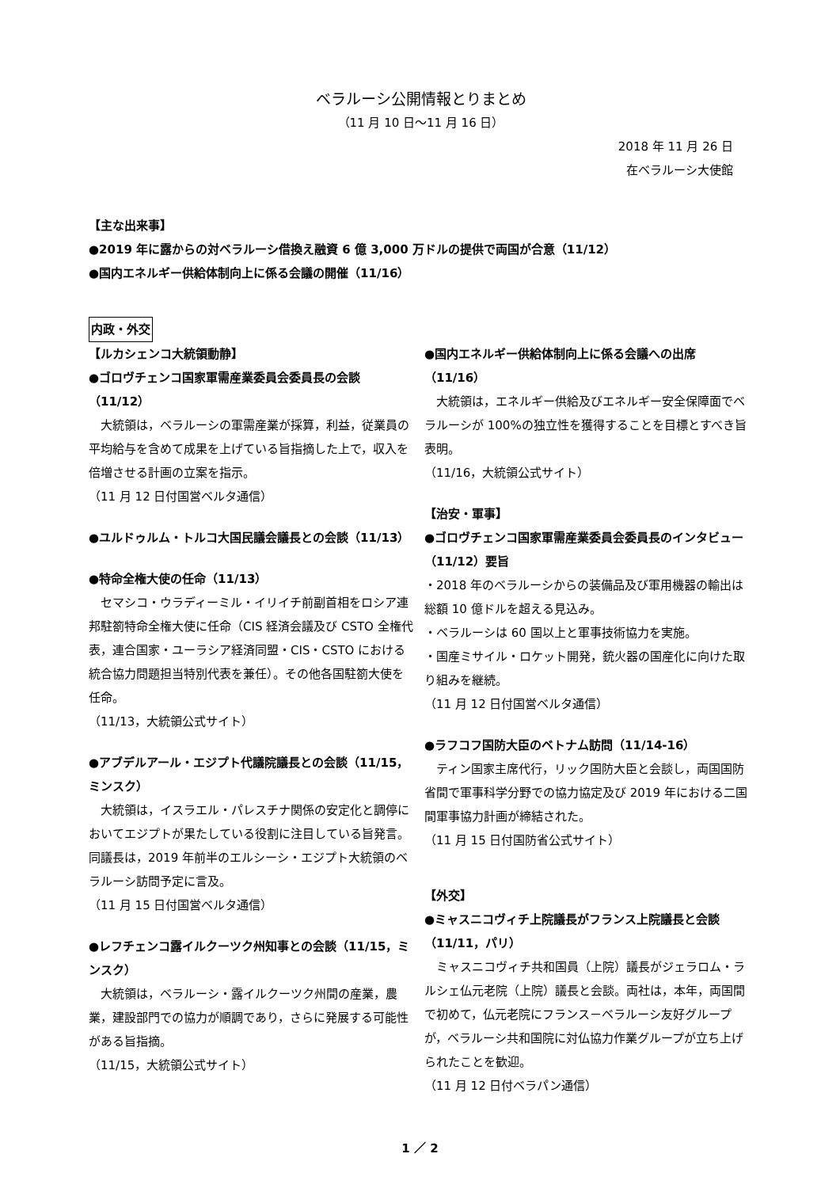ベラルーシ公開情報とりまとめ
（11 月 10 日～11 月 16 日）
2018 年 11 月 26 日
在ベラルーシ大使館
【主な出来事】
●2019 年に露からの対ベラルーシ借換え融資 6 億 3,000 万ドルの提供で両国が合意（11/12）
●国内エネルギー供給体制向上に係る会議の開催（11/16）
内政・外交
【ルカシェンコ大統領動静】
●ゴロヴチェンコ国家軍需産業委員会委員長の会談（11/12）
　大統領は，ベラルーシの軍需産業が採算，利益，従業員の平均給与を含めて成果を上げている旨指摘した上で，収入を倍増させる計画の立案を指示。
（11 月 12 日付国営ベルタ通信）
●ユルドゥルム・トルコ大国民議会議長との会談（11/13）
●特命全権大使の任命（11/13）
　セマシコ・ウラディーミル・イリイチ前副首相をロシア連邦駐箚特命全権大使に任命（CIS 経済会議及び CSTO 全権代表，連合国家・ユーラシア経済同盟・CIS・CSTO における統合協力問題担当特別代表を兼任）。その他各国駐箚大使を任命。
（11/13，大統領公式サイト）
●アブデルアール・エジプト代議院議長との会談（11/15，ミンスク）
　大統領は，イスラエル・パレスチナ関係の安定化と調停においてエジプトが果たしている役割に注目している旨発言。同議長は，2019 年前半のエルシーシ・エジプト大統領のベラルーシ訪問予定に言及。
（11 月 15 日付国営ベルタ通信）
●レフチェンコ露イルクーツク州知事との会談（11/15，ミンスク）
　大統領は，ベラルーシ・露イルクーツク州間の産業，農業，建設部門での協力が順調であり，さらに発展する可能性がある旨指摘。
（11/15，大統領公式サイト）
●国内エネルギー供給体制向上に係る会議への出席（11/16）
　大統領は，エネルギー供給及びエネルギー安全保障面でベラルーシが 100%の独立性を獲得することを目標とすべき旨表明。
（11/16，大統領公式サイト）
【治安・軍事】
●ゴロヴチェンコ国家軍需産業委員会委員長のインタビュー（11/12）要旨
・2018 年のベラルーシからの装備品及び軍用機器の輸出は総額 10 億ドルを超える見込み。
・ベラルーシは 60 国以上と軍事技術協力を実施。
・国産ミサイル・ロケット開発，銃火器の国産化に向けた取り組みを継続。
（11 月 12 日付国営ベルタ通信）
●ラフコフ国防大臣のベトナム訪問（11/14-16）
　ティン国家主席代行，リック国防大臣と会談し，両国国防省間で軍事科学分野での協力協定及び 2019 年における二国間軍事協力計画が締結された。
（11 月 15 日付国防省公式サイト）
【外交】
●ミャスニコヴィチ上院議長がフランス上院議長と会談（11/11，パリ）
　ミャスニコヴィチ共和国員（上院）議長がジェラロム・ラルシェ仏元老院（上院）議長と会談。両社は，本年，両国間で初めて，仏元老院にフランス－ベラルーシ友好グループが，ベラルーシ共和国院に対仏協力作業グループが立ち上げられたことを歓迎。
（11 月 12 日付ベラパン通信）
1 ／ 2